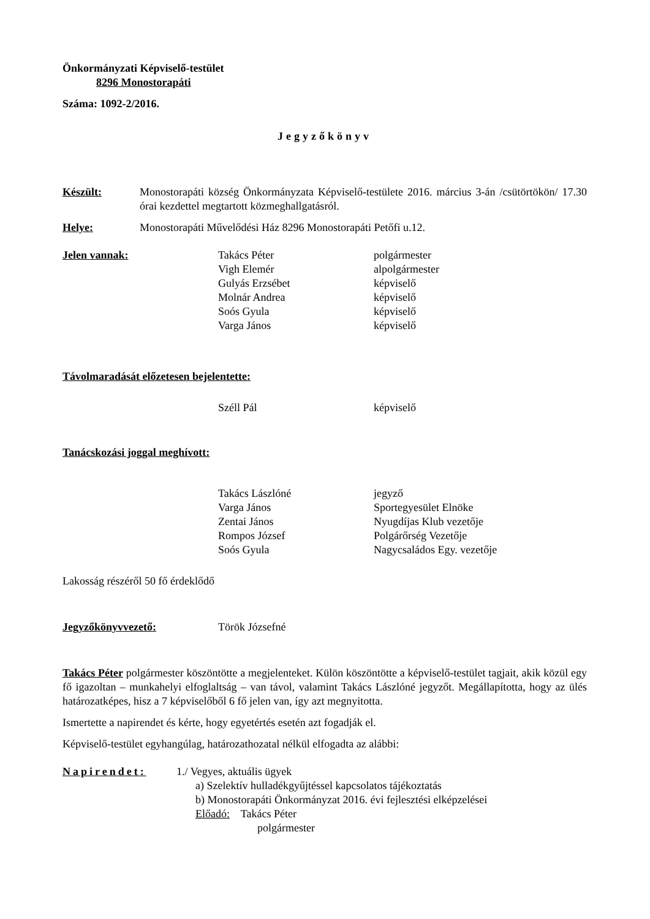Önkormányzati Képviselő-testület
8296 Monostorapáti
Száma: 1092-2/2016.
Jegyzőkönyv
Készült: Monostorapáti község Önkormányzata Képviselő-testülete 2016. március 3-án /csütörtökön/ 17.30 órai kezdettel megtartott közmeghallgatásról.
Helye: Monostorapáti Művelődési Ház 8296 Monostorapáti Petőfi u.12.
Jelen vannak: Takács Péter polgármester
Vigh Elemér alpolgármester
Gulyás Erzsébet képviselő
Molnár Andrea képviselő
Soós Gyula képviselő
Varga János képviselő
Távolmaradását előzetesen bejelentette:
Széll Pál képviselő
Tanácskozási joggal meghívott:
Takács Lászlóné jegyző
Varga János Sportegyesület Elnöke
Zentai János Nyugdíjas Klub vezetője
Rompos József Polgárőrség Vezetője
Soós Gyula Nagycsaládos Egy. vezetője
Lakosság részéről 50 fő érdeklődő
Jegyzőkönyvvezető: Török Józsefné
Takács Péter polgármester köszöntötte a megjelenteket. Külön köszöntötte a képviselő-testület tagjait, akik közül egy fő igazoltan – munkahelyi elfoglaltság – van távol, valamint Takács Lászlóné jegyzőt. Megállapította, hogy az ülés határozatképes, hisz a 7 képviselőből 6 fő jelen van, így azt megnyitotta.
Ismertette a napirendet és kérte, hogy egyetértés esetén azt fogadják el.
Képviselő-testület egyhangúlag, határozathozatal nélkül elfogadta az alábbi:
Napirendet: 1./ Vegyes, aktuális ügyek
a) Szelektív hulladékgyűjtéssel kapcsolatos tájékoztatás
b) Monostorapáti Önkormányzat 2016. évi fejlesztési elképzelései
Előadó: Takács Péter
polgármester